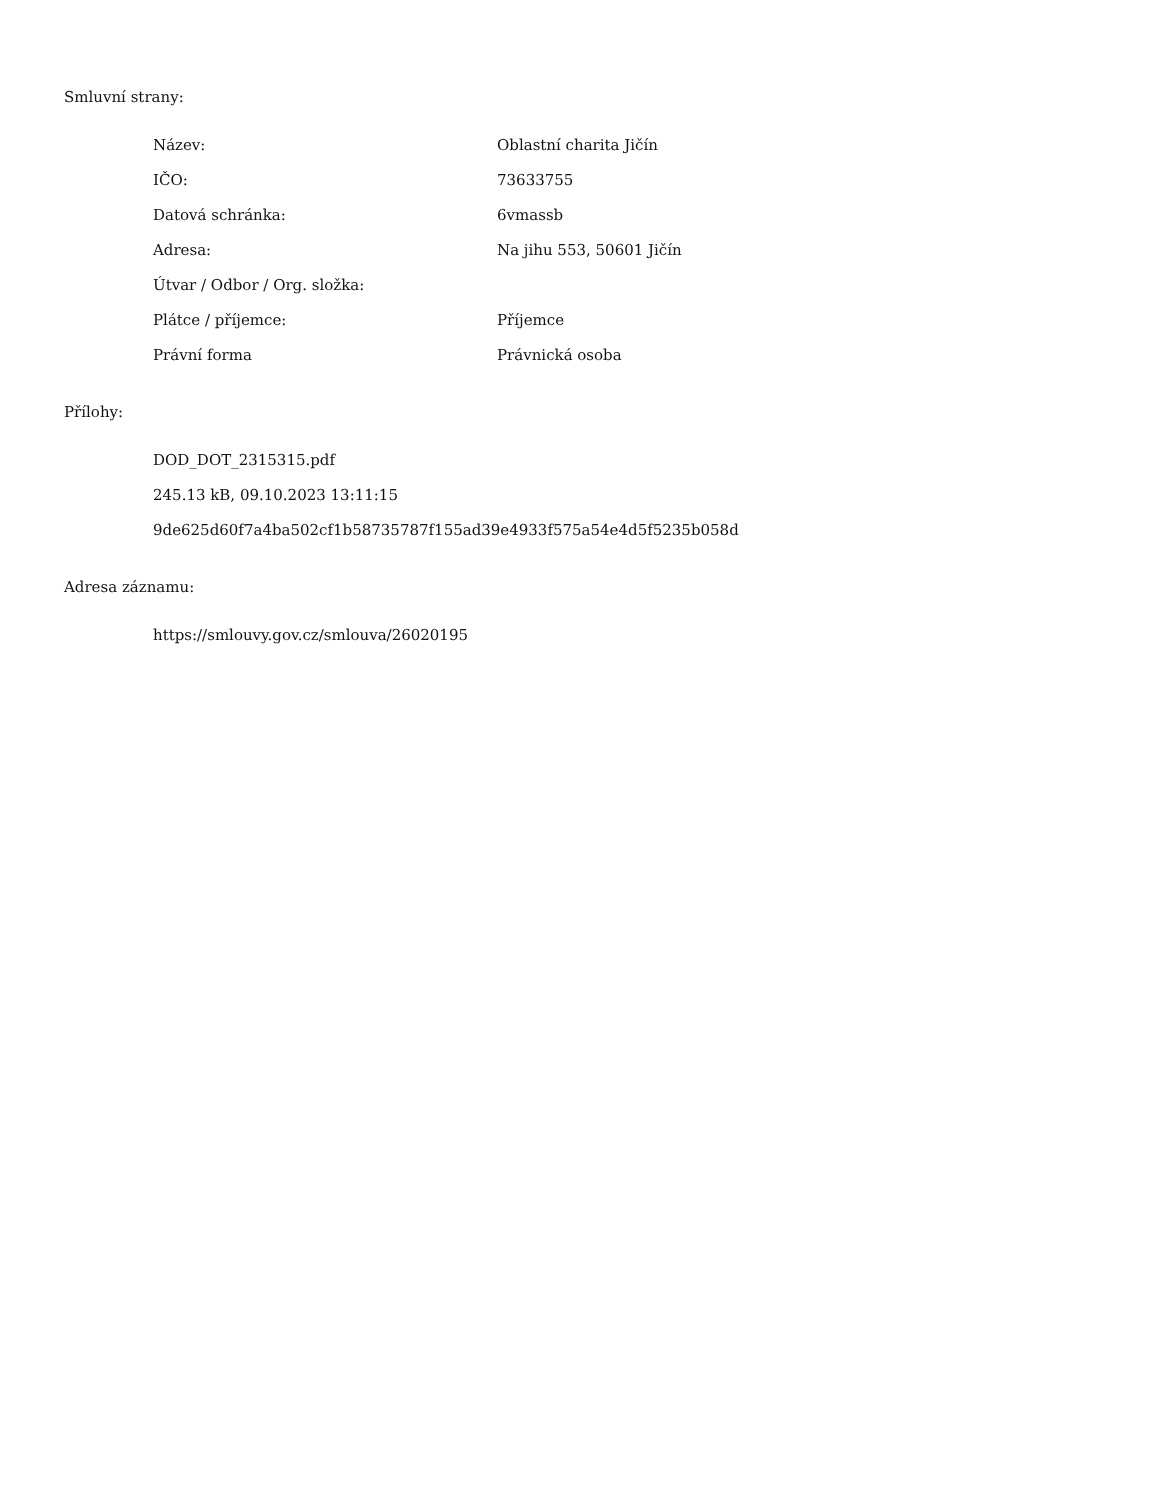Smluvní strany:
| Název: | Oblastní charita Jičín |
| IČO: | 73633755 |
| Datová schránka: | 6vmassb |
| Adresa: | Na jihu 553, 50601 Jičín |
| Útvar / Odbor / Org. složka: | |
| Plátce / příjemce: | Příjemce |
| Právní forma | Právnická osoba |
Přílohy:
DOD_DOT_2315315.pdf
245.13 kB, 09.10.2023 13:11:15
9de625d60f7a4ba502cf1b58735787f155ad39e4933f575a54e4d5f5235b058d
Adresa záznamu:
https://smlouvy.gov.cz/smlouva/26020195